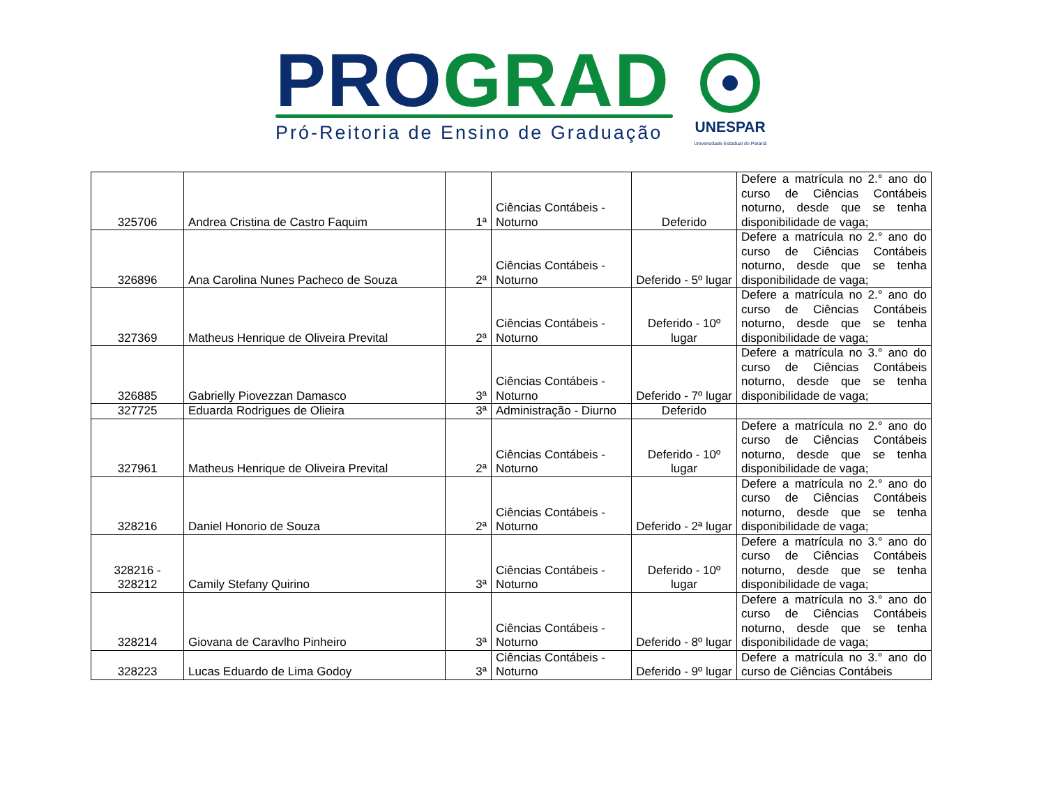PRO GRAD
Pró-Reitoria de Ensino de Graduação
UNESPAR
Universidade Estadual do Paraná
| 325706 | Andrea Cristina de Castro Faquim | 1ª | Ciências Contábeis - Noturno | Deferido | Defere a matrícula no 2.° ano do curso de Ciências Contábeis noturno, desde que se tenha disponibilidade de vaga; |
| 326896 | Ana Carolina Nunes Pacheco de Souza | 2ª | Ciências Contábeis - Noturno | Deferido - 5º lugar | Defere a matrícula no 2.° ano do curso de Ciências Contábeis noturno, desde que se tenha disponibilidade de vaga; |
| 327369 | Matheus Henrique de Oliveira Prevital | 2ª | Ciências Contábeis - Noturno | Deferido - 10º lugar | Defere a matrícula no 2.° ano do curso de Ciências Contábeis noturno, desde que se tenha disponibilidade de vaga; |
| 326885 | Gabrielly Piovezzan Damasco | 3ª | Ciências Contábeis - Noturno | Deferido - 7º lugar | Defere a matrícula no 3.° ano do curso de Ciências Contábeis noturno, desde que se tenha disponibilidade de vaga; |
| 327725 | Eduarda Rodrigues de Olieira | 3ª | Administração - Diurno | Deferido | |
| 327961 | Matheus Henrique de Oliveira Prevital | 2ª | Ciências Contábeis - Noturno | Deferido - 10º lugar | Defere a matrícula no 2.° ano do curso de Ciências Contábeis noturno, desde que se tenha disponibilidade de vaga; |
| 328216 | Daniel Honorio de Souza | 2ª | Ciências Contábeis - Noturno | Deferido - 2ª lugar | Defere a matrícula no 2.° ano do curso de Ciências Contábeis noturno, desde que se tenha disponibilidade de vaga; |
| 328216 - 328212 | Camily Stefany Quirino | 3ª | Ciências Contábeis - Noturno | Deferido - 10º lugar | Defere a matrícula no 3.° ano do curso de Ciências Contábeis noturno, desde que se tenha disponibilidade de vaga; |
| 328214 | Giovana de Caravlho Pinheiro | 3ª | Ciências Contábeis - Noturno | Deferido - 8º lugar | Defere a matrícula no 3.° ano do curso de Ciências Contábeis noturno, desde que se tenha disponibilidade de vaga; |
| 328223 | Lucas Eduardo de Lima Godoy | 3ª | Ciências Contábeis - Noturno | Deferido - 9º lugar | Defere a matrícula no 3.° ano do curso de Ciências Contábeis |